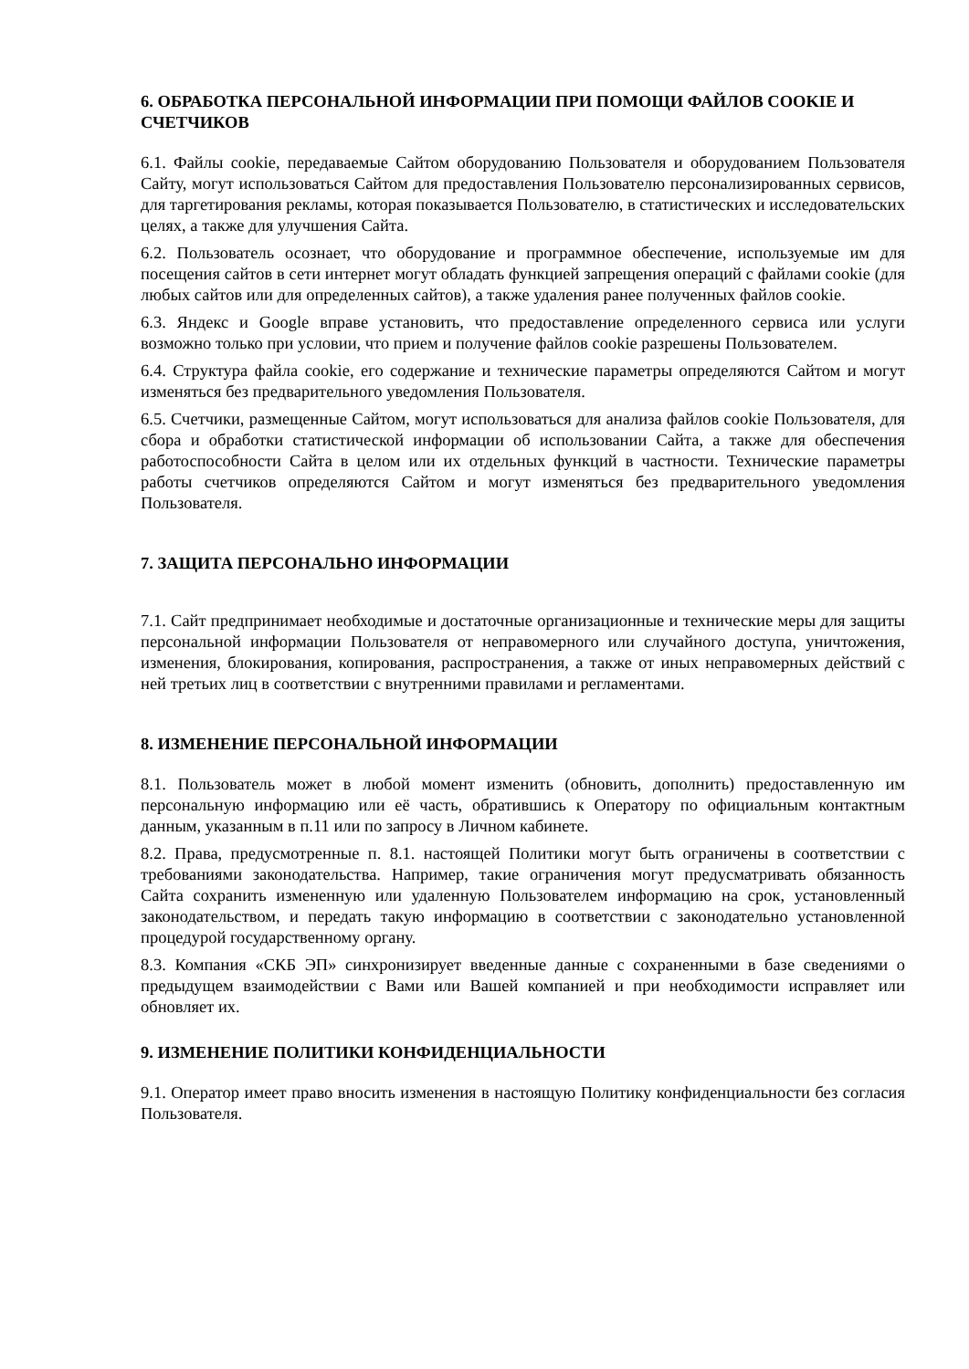6. ОБРАБОТКА ПЕРСОНАЛЬНОЙ ИНФОРМАЦИИ ПРИ ПОМОЩИ ФАЙЛОВ COOKIE И СЧЕТЧИКОВ
6.1. Файлы cookie, передаваемые Сайтом оборудованию Пользователя и оборудованием Пользователя Сайту, могут использоваться Сайтом для предоставления Пользователю персонализированных сервисов, для таргетирования рекламы, которая показывается Пользователю, в статистических и исследовательских целях, а также для улучшения Сайта.
6.2. Пользователь осознает, что оборудование и программное обеспечение, используемые им для посещения сайтов в сети интернет могут обладать функцией запрещения операций с файлами cookie (для любых сайтов или для определенных сайтов), а также удаления ранее полученных файлов cookie.
6.3. Яндекс и Google вправе установить, что предоставление определенного сервиса или услуги возможно только при условии, что прием и получение файлов cookie разрешены Пользователем.
6.4. Структура файла cookie, его содержание и технические параметры определяются Сайтом и могут изменяться без предварительного уведомления Пользователя.
6.5. Счетчики, размещенные Сайтом, могут использоваться для анализа файлов cookie Пользователя, для сбора и обработки статистической информации об использовании Сайта, а также для обеспечения работоспособности Сайта в целом или их отдельных функций в частности. Технические параметры работы счетчиков определяются Сайтом и могут изменяться без предварительного уведомления Пользователя.
7. ЗАЩИТА ПЕРСОНАЛЬНО ИНФОРМАЦИИ
7.1. Сайт предпринимает необходимые и достаточные организационные и технические меры для защиты персональной информации Пользователя от неправомерного или случайного доступа, уничтожения, изменения, блокирования, копирования, распространения, а также от иных неправомерных действий с ней третьих лиц в соответствии с внутренними правилами и регламентами.
8. ИЗМЕНЕНИЕ ПЕРСОНАЛЬНОЙ ИНФОРМАЦИИ
8.1. Пользователь может в любой момент изменить (обновить, дополнить) предоставленную им персональную информацию или её часть, обратившись к Оператору по официальным контактным данным, указанным в п.11 или по запросу в Личном кабинете.
8.2. Права, предусмотренные п. 8.1. настоящей Политики могут быть ограничены в соответствии с требованиями законодательства. Например, такие ограничения могут предусматривать обязанность Сайта сохранить измененную или удаленную Пользователем информацию на срок, установленный законодательством, и передать такую информацию в соответствии с законодательно установленной процедурой государственному органу.
8.3. Компания «СКБ ЭП» синхронизирует введенные данные с сохраненными в базе сведениями о предыдущем взаимодействии с Вами или Вашей компанией и при необходимости исправляет или обновляет их.
9. ИЗМЕНЕНИЕ ПОЛИТИКИ КОНФИДЕНЦИАЛЬНОСТИ
9.1. Оператор имеет право вносить изменения в настоящую Политику конфиденциальности без согласия Пользователя.